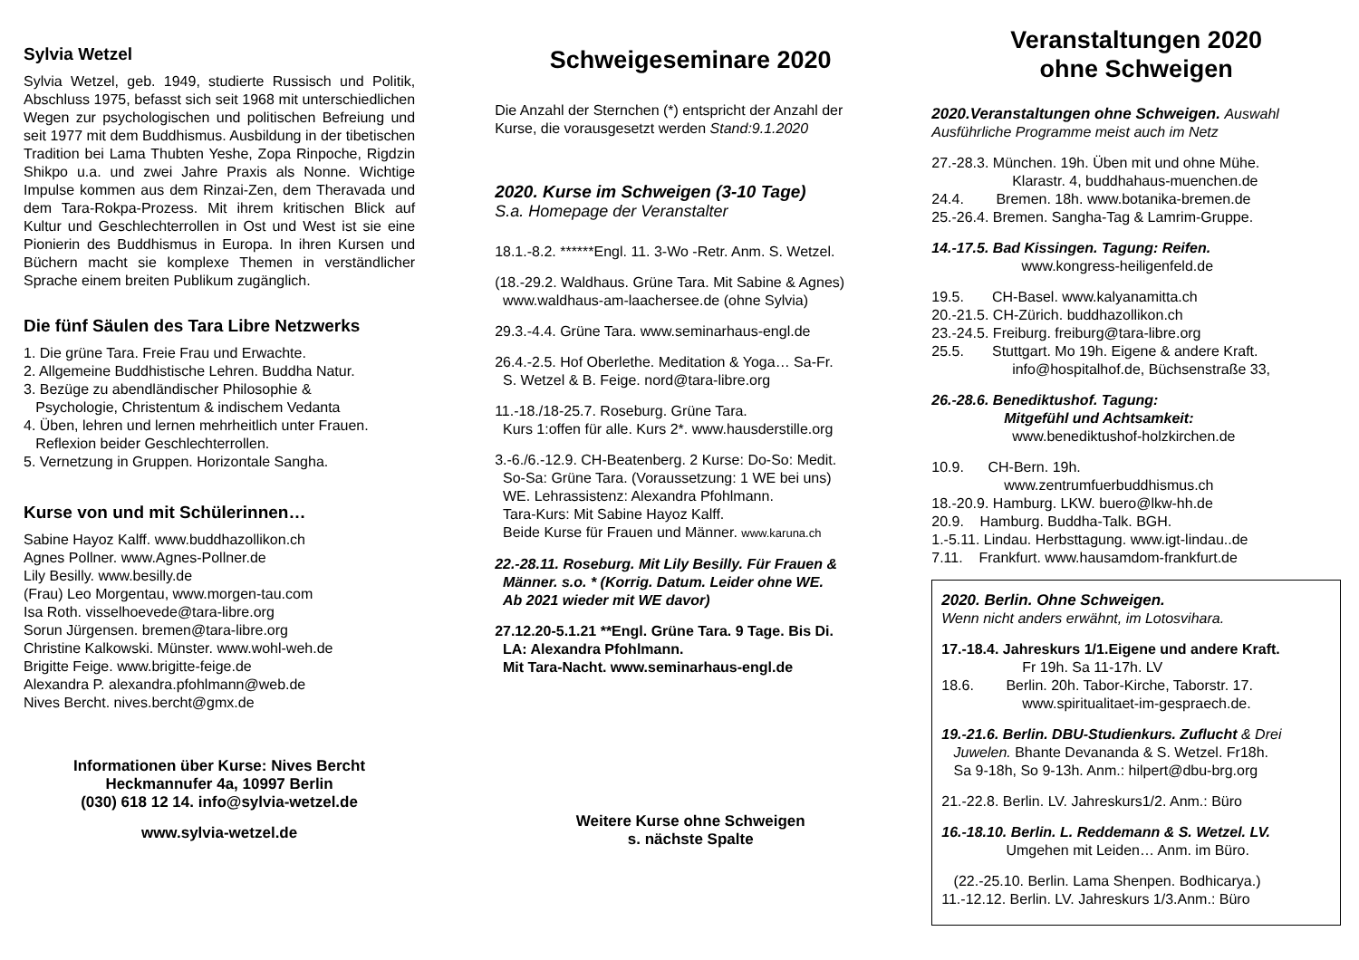Sylvia Wetzel
Sylvia Wetzel, geb. 1949, studierte Russisch und Politik, Abschluss 1975, befasst sich seit 1968 mit unterschiedlichen Wegen zur psychologischen und politischen Befreiung und seit 1977 mit dem Buddhismus. Ausbildung in der tibetischen Tradition bei Lama Thubten Yeshe, Zopa Rinpoche, Rigdzin Shikpo u.a. und zwei Jahre Praxis als Nonne. Wichtige Impulse kommen aus dem Rinzai-Zen, dem Theravada und dem Tara-Rokpa-Prozess. Mit ihrem kritischen Blick auf Kultur und Geschlechterrollen in Ost und West ist sie eine Pionierin des Buddhismus in Europa. In ihren Kursen und Büchern macht sie komplexe Themen in verständlicher Sprache einem breiten Publikum zugänglich.
Die fünf Säulen des Tara Libre Netzwerks
1. Die grüne Tara. Freie Frau und Erwachte.
2. Allgemeine Buddhistische Lehren. Buddha Natur.
3. Bezüge zu abendländischer Philosophie &
Psychologie, Christentum & indischem Vedanta
4. Üben, lehren und lernen mehrheitlich unter Frauen.
Reflexion beider Geschlechterrollen.
5. Vernetzung in Gruppen. Horizontale Sangha.
Kurse von und mit Schülerinnen…
Sabine Hayoz Kalff. www.buddhazollikon.ch
Agnes Pollner. www.Agnes-Pollner.de
Lily Besilly. www.besilly.de
(Frau) Leo Morgentau, www.morgen-tau.com
Isa Roth. visselhoevede@tara-libre.org
Sorun Jürgensen. bremen@tara-libre.org
Christine Kalkowski. Münster. www.wohl-weh.de
Brigitte Feige. www.brigitte-feige.de
Alexandra P. alexandra.pfohlmann@web.de
Nives Bercht. nives.bercht@gmx.de
Informationen über Kurse: Nives Bercht
Heckmannufer 4a, 10997 Berlin
(030) 618 12 14. info@sylvia-wetzel.de
www.sylvia-wetzel.de
Schweigeseminare 2020
Die Anzahl der Sternchen (*) entspricht der Anzahl der Kurse, die vorausgesetzt werden Stand:9.1.2020
2020. Kurse im Schweigen (3-10 Tage)
S.a. Homepage der Veranstalter
18.1.-8.2. ******Engl. 11. 3-Wo -Retr. Anm. S. Wetzel.
(18.-29.2. Waldhaus. Grüne Tara. Mit Sabine & Agnes)
www.waldhaus-am-laachersee.de (ohne Sylvia)
29.3.-4.4. Grüne Tara. www.seminarhaus-engl.de
26.4.-2.5. Hof Oberlethe. Meditation & Yoga… Sa-Fr.
S. Wetzel & B. Feige. nord@tara-libre.org
11.-18./18-25.7. Roseburg. Grüne Tara.
Kurs 1:offen für alle. Kurs 2*. www.hausderstille.org
3.-6./6.-12.9. CH-Beatenberg. 2 Kurse: Do-So: Medit.
So-Sa: Grüne Tara. (Voraussetzung: 1 WE bei uns)
WE. Lehrassistenz: Alexandra Pfohlmann.
Tara-Kurs: Mit Sabine Hayoz Kalff.
Beide Kurse für Frauen und Männer. www.karuna.ch
22.-28.11. Roseburg. Mit Lily Besilly. Für Frauen &
Männer. s.o. * (Korrig. Datum. Leider ohne WE.
Ab 2021 wieder mit WE davor)
27.12.20-5.1.21 **Engl. Grüne Tara. 9 Tage. Bis Di.
LA: Alexandra Pfohlmann.
Mit Tara-Nacht. www.seminarhaus-engl.de
Weitere Kurse ohne Schweigen
s. nächste Spalte
Veranstaltungen 2020
ohne Schweigen
2020.Veranstaltungen ohne Schweigen. Auswahl
Ausführliche Programme meist auch im Netz
27.-28.3. München. 19h. Üben mit und ohne Mühe.
Klarastr. 4, buddhahaus-muenchen.de
24.4. Bremen. 18h. www.botanika-bremen.de
25.-26.4. Bremen. Sangha-Tag & Lamrim-Gruppe.
14.-17.5. Bad Kissingen. Tagung: Reifen.
www.kongress-heiligenfeld.de
19.5. CH-Basel. www.kalyanamitta.ch
20.-21.5. CH-Zürich. buddhazollikon.ch
23.-24.5. Freiburg. freiburg@tara-libre.org
25.5. Stuttgart. Mo 19h. Eigene & andere Kraft.
info@hospitalhof.de, Büchsenstraße 33,
26.-28.6. Benediktushof. Tagung:
Mitgefühl und Achtsamkeit:
www.benediktushof-holzkirchen.de
10.9. CH-Bern. 19h.
www.zentrumfuerbuddhismus.ch
18.-20.9. Hamburg. LKW. buero@lkw-hh.de
20.9. Hamburg. Buddha-Talk. BGH.
1.-5.11. Lindau. Herbsttagung. www.igt-lindau..de
7.11. Frankfurt. www.hausamdom-frankfurt.de
2020. Berlin. Ohne Schweigen.
Wenn nicht anders erwähnt, im Lotosvihara.
17.-18.4. Jahreskurs 1/1.Eigene und andere Kraft.
Fr 19h. Sa 11-17h. LV
18.6. Berlin. 20h. Tabor-Kirche, Taborstr. 17.
www.spiritualitaet-im-gespraech.de.
19.-21.6. Berlin. DBU-Studienkurs. Zuflucht & Drei
Juwelen. Bhante Devananda & S. Wetzel. Fr18h.
Sa 9-18h, So 9-13h. Anm.: hilpert@dbu-brg.org
21.-22.8. Berlin. LV. Jahreskurs1/2. Anm.: Büro
16.-18.10. Berlin. L. Reddemann & S. Wetzel. LV.
Umgehen mit Leiden… Anm. im Büro.
(22.-25.10. Berlin. Lama Shenpen. Bodhicarya.)
11.-12.12. Berlin. LV. Jahreskurs 1/3.Anm.: Büro